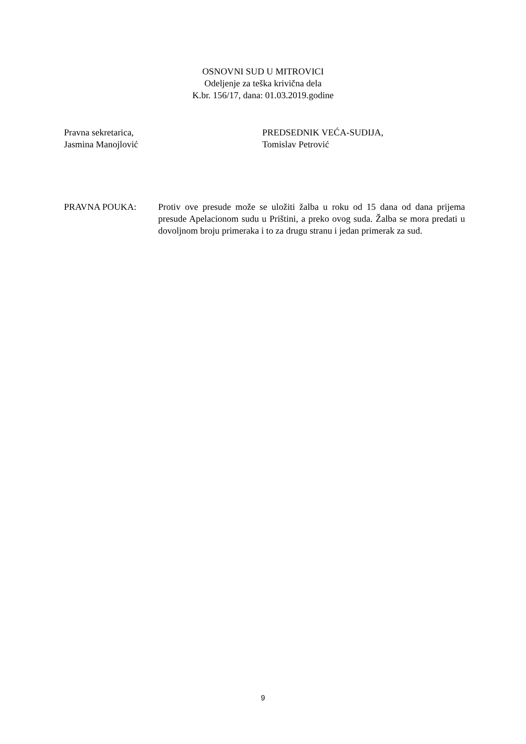OSNOVNI SUD U MITROVICI
Odeljenje za teška krivična dela
K.br. 156/17, dana: 01.03.2019.godine
Pravna sekretarica,
Jasmina Manojlović
PREDSEDNIK VEĆA-SUDIJA,
Tomislav Petrović
PRAVNA POUKA: Protiv ove presude može se uložiti žalba u roku od 15 dana od dana prijema presude Apelacionom sudu u Prištini, a preko ovog suda. Žalba se mora predati u dovoljnom broju primeraka i to za drugu stranu i jedan primerak za sud.
9